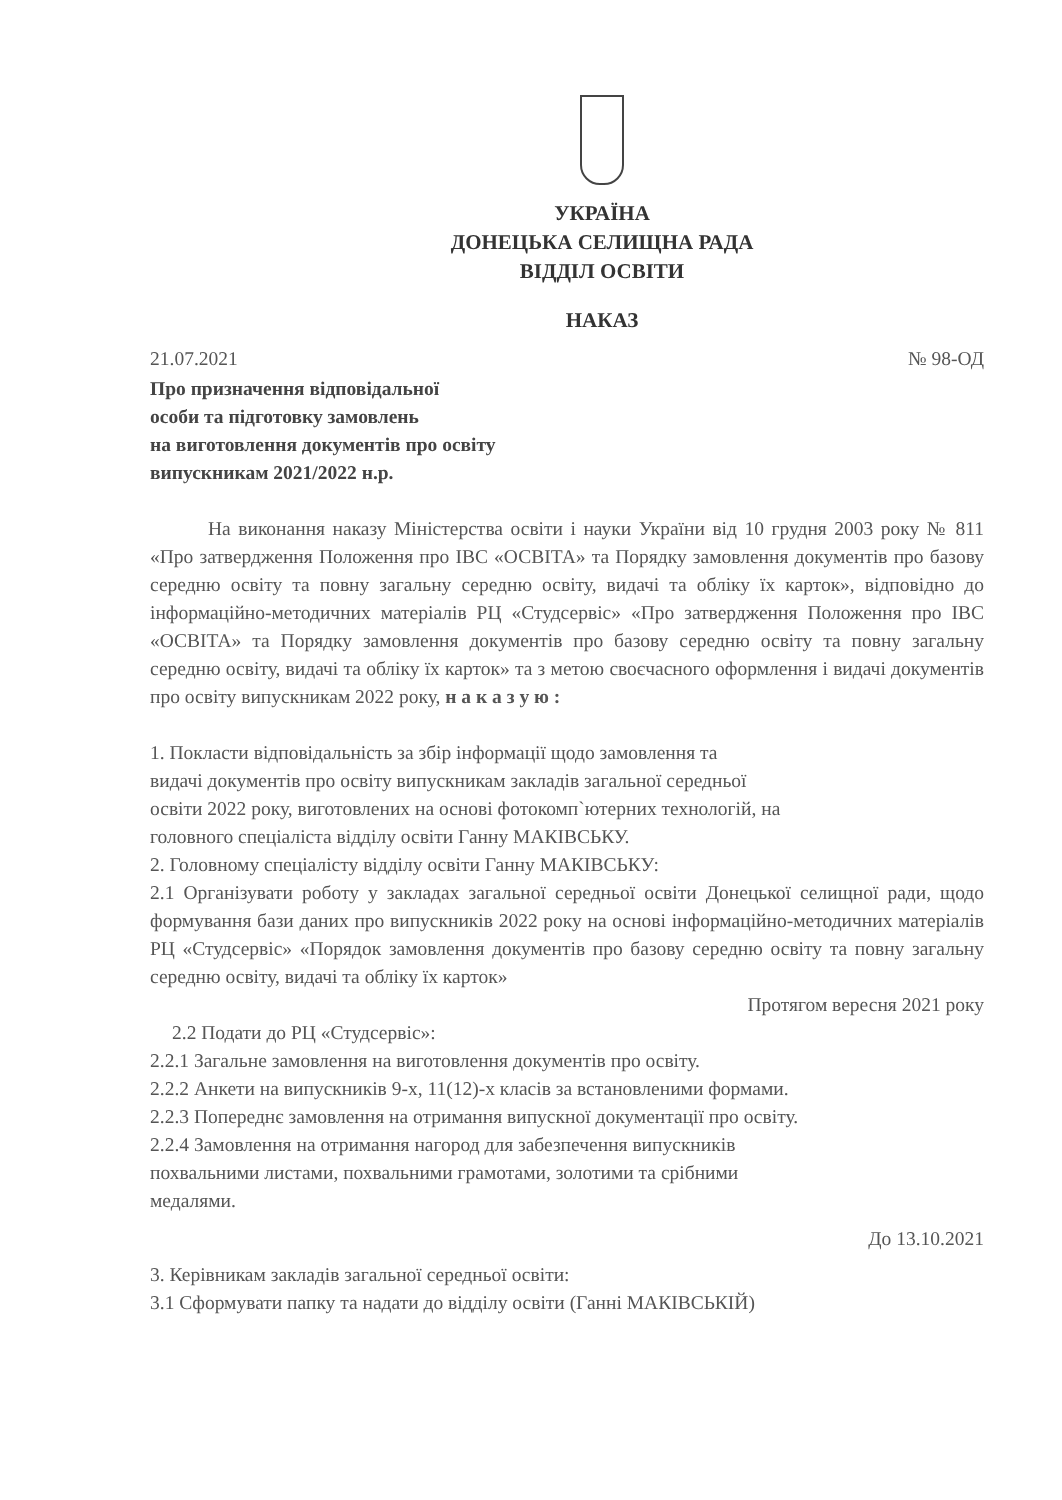УКРАЇНА
ДОНЕЦЬКА СЕЛИЩНА РАДА
ВІДДІЛ ОСВІТИ
НАКАЗ
21.07.2021 № 98-ОД
Про призначення відповідальної
особи та підготовку замовлень
на виготовлення документів про освіту
випускникам 2021/2022 н.р.
На виконання наказу Міністерства освіти і науки України від 10 грудня 2003 року № 811 «Про затвердження Положення про ІВС «ОСВІТА» та Порядку замовлення документів про базову середню освіту та повну загальну середню освіту, видачі та обліку їх карток», відповідно до інформаційно-методичних матеріалів РЦ «Студсервіс» «Про затвердження Положення про ІВС «ОСВІТА» та Порядку замовлення документів про базову середню освіту та повну загальну середню освіту, видачі та обліку їх карток» та з метою своєчасного оформлення і видачі документів про освіту випускникам 2022 року, н а к а з у ю :
1. Покласти відповідальність за збір інформації щодо замовлення та
видачі документів про освіту випускникам закладів загальної середньої
освіти 2022 року, виготовлених на основі фотокомп`ютерних технологій, на
головного спеціаліста відділу освіти Ганну МАКІВСЬКУ.
2. Головному спеціалісту відділу освіти Ганну МАКІВСЬКУ:
2.1 Організувати роботу у закладах загальної середньої освіти Донецької селищної ради, щодо формування бази даних про випускників 2022 року на основі інформаційно-методичних матеріалів РЦ «Студсервіс» «Порядок замовлення документів про базову середню освіту та повну загальну середню освіту, видачі та обліку їх карток»
Протягом вересня 2021 року
2.2 Подати до РЦ «Студсервіс»:
2.2.1 Загальне замовлення на виготовлення документів про освіту.
2.2.2 Анкети на випускників 9-х, 11(12)-х класів за встановленими формами.
2.2.3 Попереднє замовлення на отримання випускної документації про освіту.
2.2.4 Замовлення на отримання нагород для забезпечення випускників
похвальними листами, похвальними грамотами, золотими та срібними
медалями.
До 13.10.2021
3. Керівникам закладів загальної середньої освіти:
3.1 Сформувати папку та надати до відділу освіти (Ганні МАКІВСЬКІЙ)